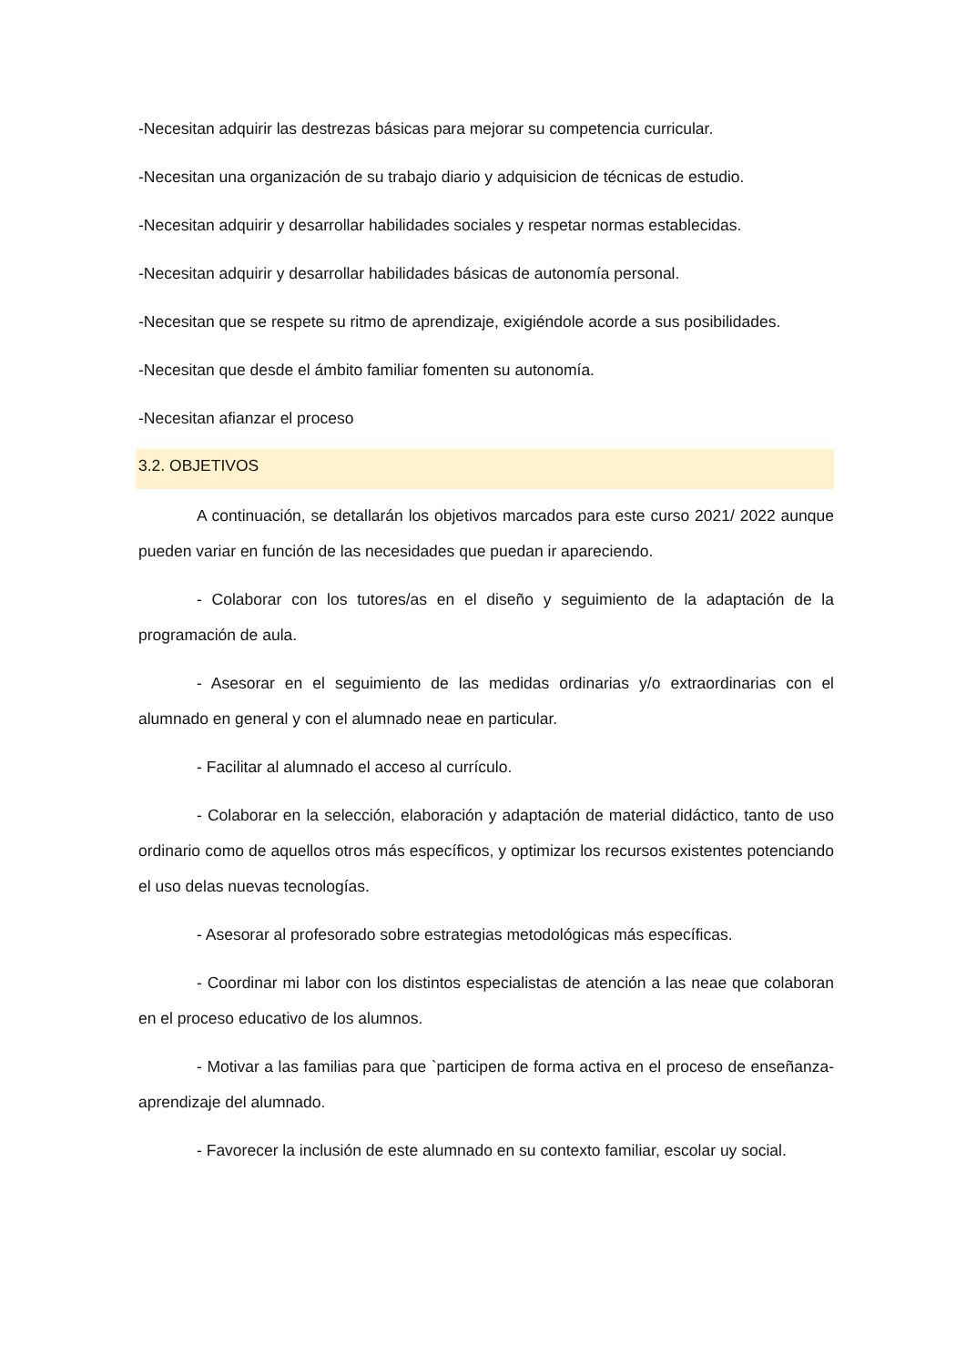-Necesitan adquirir las destrezas básicas para mejorar su competencia curricular.
-Necesitan una organización de su trabajo diario y adquisicion de técnicas de estudio.
-Necesitan adquirir y desarrollar habilidades sociales y respetar normas establecidas.
-Necesitan adquirir y desarrollar habilidades básicas de autonomía personal.
-Necesitan que se respete su ritmo de aprendizaje, exigiéndole acorde a sus posibilidades.
-Necesitan que desde el ámbito familiar fomenten su autonomía.
-Necesitan afianzar el proceso
3.2. OBJETIVOS
A continuación, se detallarán los objetivos marcados para este curso 2021/ 2022 aunque pueden variar en función de las necesidades que puedan ir apareciendo.
- Colaborar con los tutores/as en el diseño y seguimiento de la adaptación de la programación de aula.
- Asesorar en el seguimiento de las medidas ordinarias y/o extraordinarias con el alumnado en general y con el alumnado neae en particular.
- Facilitar al alumnado el acceso al currículo.
- Colaborar en la selección, elaboración y adaptación de material didáctico, tanto de uso ordinario como de aquellos otros más específicos, y optimizar los recursos existentes potenciando el uso delas nuevas tecnologías.
- Asesorar al profesorado sobre estrategias metodológicas más específicas.
- Coordinar mi labor con los distintos especialistas de atención a las neae que colaboran en el proceso educativo de los alumnos.
- Motivar a las familias para que `participen de forma activa en el proceso de enseñanza-aprendizaje del alumnado.
- Favorecer la inclusión de este alumnado en su contexto familiar, escolar uy social.